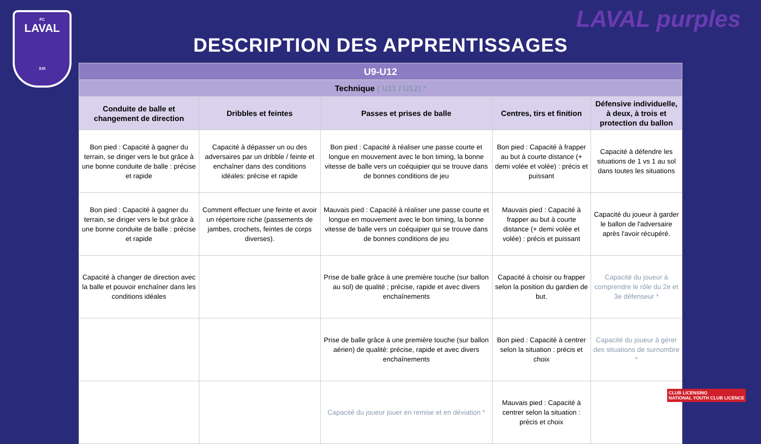FC
LAVAL
XXI
LAVAL purples
DESCRIPTION DES APPRENTISSAGES
| U9-U12 | | | | |
| --- | --- | --- | --- | --- |
| Technique ( U11 / U12) * | | | | |
| Conduite de balle et changement de direction | Dribbles et feintes | Passes et prises de balle | Centres, tirs et finition | Défensive individuelle, à deux, à trois et protection du ballon |
| Bon pied : Capacité à gagner du terrain, se diriger vers le but grâce à une bonne conduite de balle : précise et rapide | Capacité à dépasser un ou des adversaires par un dribble / feinte et enchaîner dans des conditions idéales: précise et rapide | Bon pied : Capacité à réaliser une passe courte et longue en mouvement avec le bon timing, la bonne vitesse de balle vers un coéquipier qui se trouve dans de bonnes conditions de jeu | Bon pied : Capacité à frapper au but à courte distance (+ demi volée et volée) : précis et puissant | Capacité à défendre les situations de 1 vs 1 au sol dans toutes les situations |
| Bon pied : Capacité à gagner du terrain, se diriger vers le but grâce à une bonne conduite de balle : précise et rapide | Comment effectuer une feinte et avoir un répertoire riche (passements de jambes, crochets, feintes de corps diverses). | Mauvais pied : Capacité à réaliser une passe courte et longue en mouvement avec le bon timing, la bonne vitesse de balle vers un coéquipier qui se trouve dans de bonnes conditions de jeu | Mauvais pied : Capacité à frapper au but à courte distance (+ demi volée et volée) : précis et puissant | Capacité du joueur à garder le ballon de l'adversaire après l'avoir récupéré. |
| Capacité à changer de direction avec la balle et pouvoir enchaîner dans les conditions idéales | | Prise de balle grâce à une première touche (sur ballon au sol) de qualité ; précise, rapide et avec divers enchaînements | Capacité à choisir ou frapper selon la position du gardien de but. | Capacité du joueur à comprendre le rôle du 2e et 3e défenseur * |
| | | Prise de balle grâce à une première touche (sur ballon aérien) de qualité: précise, rapide et avec divers enchaînements | Bon pied : Capacité à centrer selon la situation : précis et choix | Capacité du joueur à gérer des situations de surnombre * |
| | | Capacité du joueur jouer en remise et en déviation * | Mauvais pied : Capacité à centrer selon la situation : précis et choix | |
CLUB LICENSING
NATIONAL YOUTH CLUB LICENCE